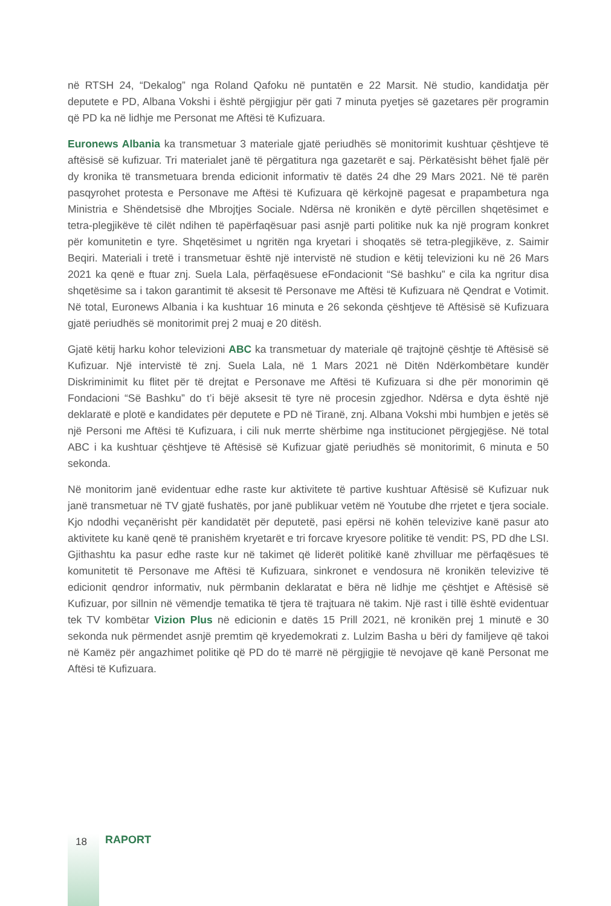në RTSH 24, “Dekalog” nga Roland Qafoku në puntatën e 22 Marsit. Në studio, kandidatja për deputete e PD, Albana Vokshi i është përgjigjur për gati 7 minuta pyetjes së gazetares për programin që PD ka në lidhje me Personat me Aftësi të Kufizuara.
Euronews Albania ka transmetuar 3 materiale gjatë periudhës së monitorimit kushtuar çështjeve të aftësisë së kufizuar. Tri materialet janë të përgatitura nga gazetarët e saj. Përkatësisht bëhet fjalë për dy kronika të transmetuara brenda edicionit informativ të datës 24 dhe 29 Mars 2021. Në të parën pasqyrohet protesta e Personave me Aftësi të Kufizuara që kërkojnë pagesat e prapambetura nga Ministria e Shëndetsisë dhe Mbrojtjes Sociale. Ndërsa në kronikën e dytë përcillen shqetësimet e tetra-plegjikëve të cilët ndihen të papërfaqësuar pasi asnjë parti politike nuk ka një program konkret për komunitetin e tyre. Shqetësimet u ngritën nga kryetari i shoqatës së tetra-plegjikëve, z. Saimir Beqiri. Materiali i tretë i transmetuar është një intervistë në studion e këtij televizioni ku në 26 Mars 2021 ka qenë e ftuar znj. Suela Lala, përfaqësuese eFondacionit “Së bashku” e cila ka ngritur disa shqetësime sa i takon garantimit të aksesit të Personave me Aftësi të Kufizuara në Qendrat e Votimit. Në total, Euronews Albania i ka kushtuar 16 minuta e 26 sekonda çështjeve të Aftësisë së Kufizuara gjatë periudhës së monitorimit prej 2 muaj e 20 ditësh.
Gjatë këtij harku kohor televizioni ABC ka transmetuar dy materiale që trajtojnë çështje të Aftësisë së Kufizuar. Një intervistë të znj. Suela Lala, në 1 Mars 2021 në Ditën Ndërkombëtare kundër Diskriminimit ku flitet për të drejtat e Personave me Aftësi të Kufizuara si dhe për monorimin që Fondacioni “Së Bashku” do t’i bëjë aksesit të tyre në procesin zgjedhor. Ndërsa e dyta është një deklaratë e plotë e kandidates për deputete e PD në Tiranë, znj. Albana Vokshi mbi humbjen e jetës së një Personi me Aftësi të Kufizuara, i cili nuk merrte shërbime nga institucionet përgjegjëse. Në total ABC i ka kushtuar çështjeve të Aftësisë së Kufizuar gjatë periudhës së monitorimit, 6 minuta e 50 sekonda.
Në monitorim janë evidentuar edhe raste kur aktivitete të partive kushtuar Aftësisë së Kufizuar nuk janë transmetuar në TV gjatë fushatës, por janë publikuar vetëm në Youtube dhe rrjetet e tjera sociale. Kjo ndodhi veçanërisht për kandidatët për deputetë, pasi epërsi në kohën televizive kanë pasur ato aktivitete ku kanë qenë të pranishëm kryetarët e tri forcave kryesore politike të vendit: PS, PD dhe LSI. Gjithashtu ka pasur edhe raste kur në takimet që liderët politikë kanë zhvilluar me përfaqësues të komunitetit të Personave me Aftësi të Kufizuara, sinkronet e vendosura në kronikën televizive të edicionit qendror informativ, nuk përmbanin deklaratat e bëra në lidhje me çështjet e Aftësisë së Kufizuar, por sillnin në vëmendje tematika të tjera të trajtuara në takim. Një rast i tillë është evidentuar tek TV kombëtar Vizion Plus në edicionin e datës 15 Prill 2021, në kronikën prej 1 minutë e 30 sekonda nuk përmendet asnjë premtim që kryedemokrati z. Lulzim Basha u bëri dy familjeve që takoi në Kamëz për angazhimet politike që PD do të marrë në përgjigjie të nevojave që kanë Personat me Aftësi të Kufizuara.
18 RAPORT